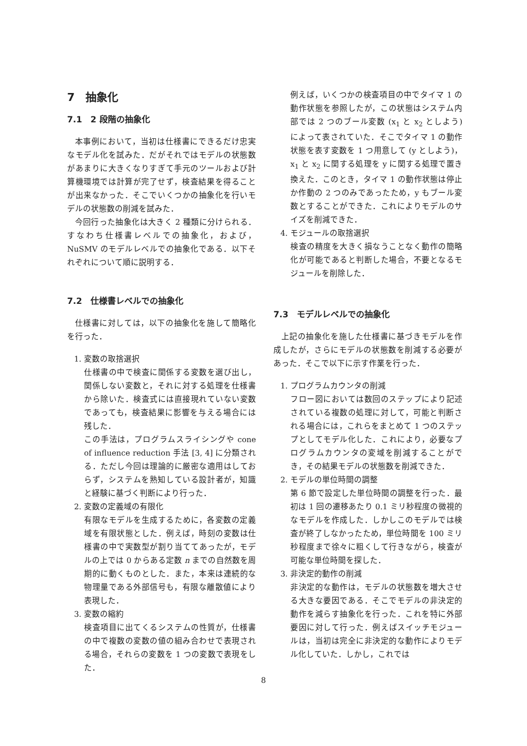7　抽象化
7.1　2 段階の抽象化
本事例において，当初は仕様書にできるだけ忠実なモデル化を試みた．だがそれではモデルの状態数があまりに大きくなりすぎて手元のツールおよび計算機環境では計算が完了せず，検査結果を得ることが出来なかった．そこでいくつかの抽象化を行いモデルの状態数の削減を試みた．
今回行った抽象化は大きく 2 種類に分けられる．すなわち仕様書レベルでの抽象化，および，NuSMV のモデルレベルでの抽象化である．以下それぞれについて順に説明する．
7.2　仕様書レベルでの抽象化
仕様書に対しては，以下の抽象化を施して簡略化を行った．
1. 変数の取捨選択
仕様書の中で検査に関係する変数を選び出し，関係しない変数と，それに対する処理を仕様書から除いた．検査式には直接現れていない変数であっても，検査結果に影響を与える場合には残した．
この手法は，プログラムスライシングや cone of influence reduction 手法 [3, 4] に分類される．ただし今回は理論的に厳密な適用はしておらず，システムを熟知している設計者が，知識と経験に基づく判断により行った．
2. 変数の定義域の有限化
有限なモデルを生成するために，各変数の定義域を有限状態とした．例えば，時刻の変数は仕様書の中で実数型が割り当ててあったが，モデルの上では 0 からある定数 n までの自然数を周期的に動くものとした．また，本来は連続的な物理量である外部信号も，有限な離散値により表現した．
3. 変数の縮約
検査項目に出てくるシステムの性質が，仕様書の中で複数の変数の値の組み合わせで表現される場合，それらの変数を 1 つの変数で表現をした．
例えば，いくつかの検査項目の中でタイマ 1 の動作状態を参照したが，この状態はシステム内部では 2 つのブール変数 (x<sub>1</sub> と x<sub>2</sub> としよう) によって表されていた．そこでタイマ 1 の動作状態を表す変数を 1 つ用意して (y としよう)，x<sub>1</sub> と x<sub>2</sub> に関する処理を y に関する処理で置き換えた．このとき，タイマ 1 の動作状態は停止か作動の 2 つのみであったため，y もブール変数とすることができた．これによりモデルのサイズを削減できた．
4. モジュールの取捨選択
検査の精度を大きく損なうことなく動作の簡略化が可能であると判断した場合，不要となるモジュールを削除した．
7.3　モデルレベルでの抽象化
上記の抽象化を施した仕様書に基づきモデルを作成したが，さらにモデルの状態数を削減する必要があった．そこで以下に示す作業を行った．
1. プログラムカウンタの削減
フロー図においては数回のステップにより記述されている複数の処理に対して，可能と判断される場合には，これらをまとめて 1 つのステップとしてモデル化した．これにより，必要なプログラムカウンタの変域を削減することができ，その結果モデルの状態数を削減できた．
2. モデルの単位時間の調整
第 6 節で設定した単位時間の調整を行った．最初は 1 回の遷移あたり 0.1 ミリ秒程度の微視的なモデルを作成した．しかしこのモデルでは検査が終了しなかったため，単位時間を 100 ミリ秒程度まで徐々に粗くして行きながら，検査が可能な単位時間を探した．
3. 非決定的動作の削減
非決定的な動作は，モデルの状態数を増大させる大きな要因である．そこでモデルの非決定的動作を減らす抽象化を行った．これを特に外部要因に対して行った．例えばスイッチモジュールは，当初は完全に非決定的な動作によりモデル化していた．しかし，これでは
8